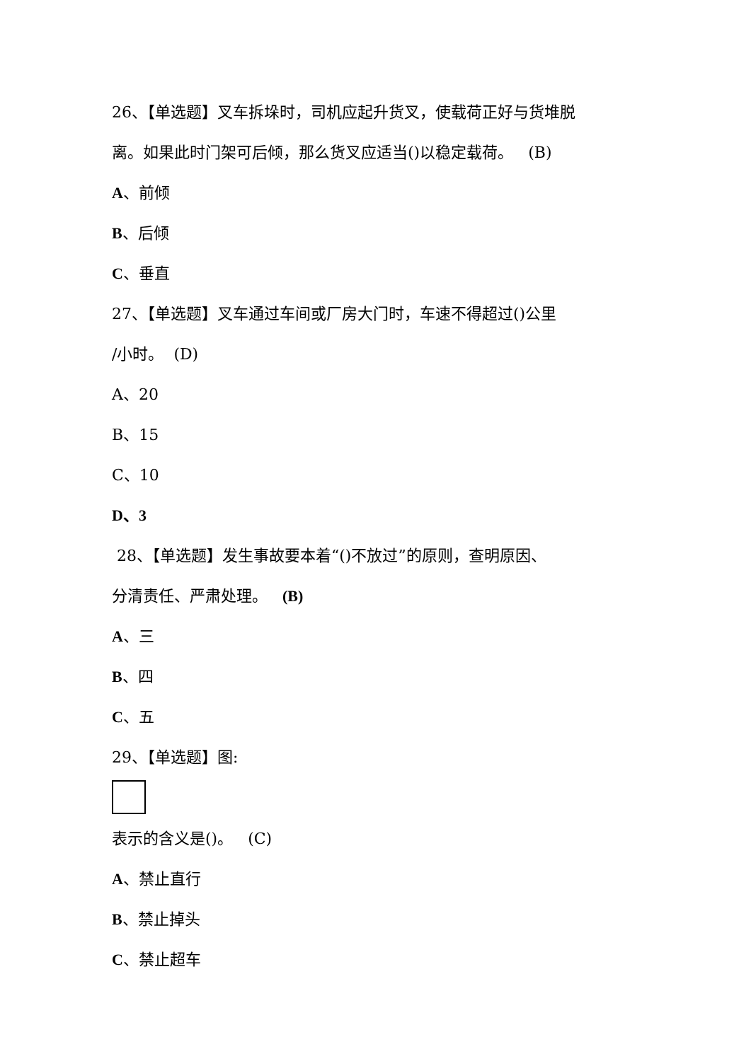26、【单选题】叉车拆垛时，司机应起升货叉，使载荷正好与货堆脱
离。如果此时门架可后倾，那么货叉应适当()以稳定载荷。 (B)
A、前倾
B、后倾
C、垂直
27、【单选题】叉车通过车间或厂房大门时，车速不得超过()公里
/小时。 (D)
A、20
B、15
C、10
D、3
28、【单选题】发生事故要本着“()不放过”的原则，查明原因、
分清责任、严肃处理。 (B)
A、三
B、四
C、五
29、【单选题】图:
表示的含义是()。 (C)
A、禁止直行
B、禁止掉头
C、禁止超车